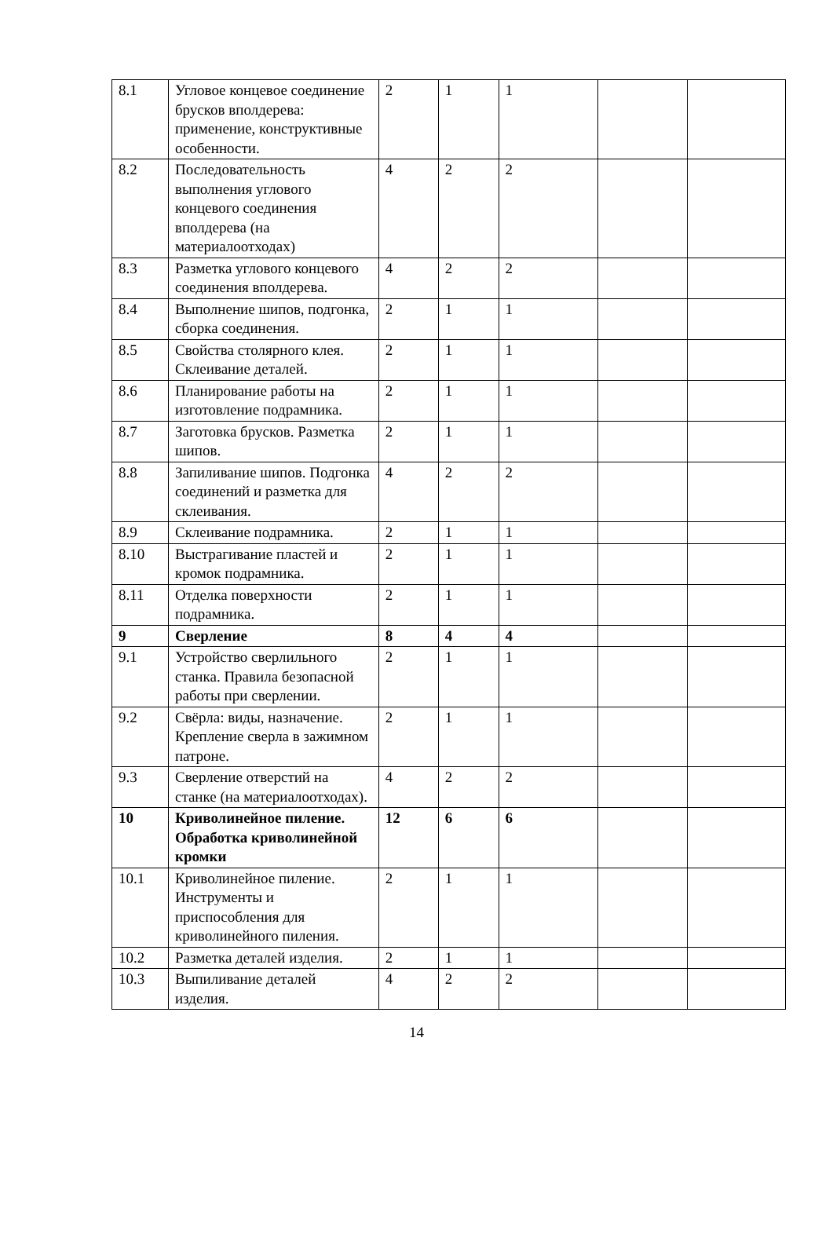| 8.1 | Угловое концевое соединение брусков вполдерева: применение, конструктивные особенности. | 2 | 1 | 1 | | |
| 8.2 | Последовательность выполнения углового концевого соединения вполдерева (на материалоотходах) | 4 | 2 | 2 | | |
| 8.3 | Разметка углового концевого соединения вполдерева. | 4 | 2 | 2 | | |
| 8.4 | Выполнение шипов, подгонка, сборка соединения. | 2 | 1 | 1 | | |
| 8.5 | Свойства столярного клея. Склеивание деталей. | 2 | 1 | 1 | | |
| 8.6 | Планирование работы на изготовление подрамника. | 2 | 1 | 1 | | |
| 8.7 | Заготовка брусков. Разметка шипов. | 2 | 1 | 1 | | |
| 8.8 | Запиливание шипов. Подгонка соединений и разметка для склеивания. | 4 | 2 | 2 | | |
| 8.9 | Склеивание подрамника. | 2 | 1 | 1 | | |
| 8.10 | Выстрагивание пластей и кромок подрамника. | 2 | 1 | 1 | | |
| 8.11 | Отделка поверхности подрамника. | 2 | 1 | 1 | | |
| 9 | Сверление | 8 | 4 | 4 | | |
| 9.1 | Устройство сверлильного станка. Правила безопасной работы при сверлении. | 2 | 1 | 1 | | |
| 9.2 | Свёрла: виды, назначение. Крепление сверла в зажимном патроне. | 2 | 1 | 1 | | |
| 9.3 | Сверление отверстий на станке (на материалоотходах). | 4 | 2 | 2 | | |
| 10 | Криволинейное пиление. Обработка криволинейной кромки | 12 | 6 | 6 | | |
| 10.1 | Криволинейное пиление. Инструменты и приспособления для криволинейного пиления. | 2 | 1 | 1 | | |
| 10.2 | Разметка деталей изделия. | 2 | 1 | 1 | | |
| 10.3 | Выпиливание деталей изделия. | 4 | 2 | 2 | | |
14